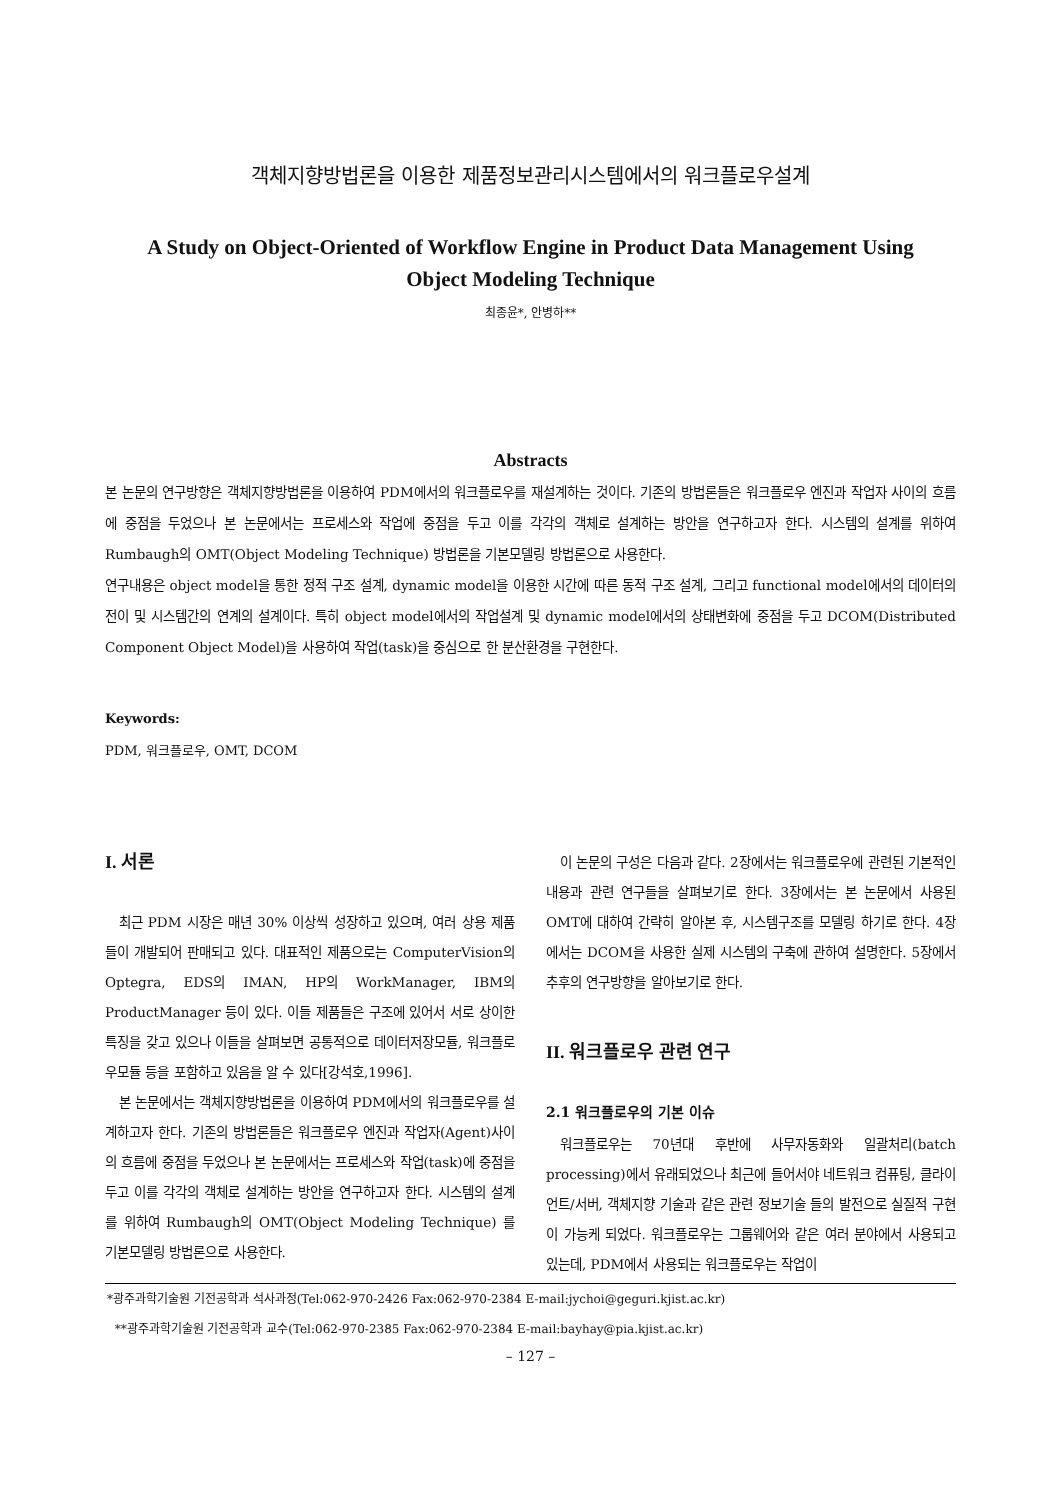객체지향방법론을 이용한 제품정보관리시스템에서의 워크플로우설계
A Study on Object-Oriented of Workflow Engine in Product Data Management Using
Object Modeling Technique
최종윤*, 안병하**
Abstracts
본 논문의 연구방향은 객체지향방법론을 이용하여 PDM에서의 워크플로우를 재설계하는 것이다. 기존의 방법론들은 워크플로우 엔진과 작업자 사이의 흐름에 중점을 두었으나 본 논문에서는 프로세스와 작업에 중점을 두고 이를 각각의 객체로 설계하는 방안을 연구하고자 한다. 시스템의 설계를 위하여 Rumbaugh의 OMT(Object Modeling Technique) 방법론을 기본모델링 방법론으로 사용한다.
연구내용은 object model을 통한 정적 구조 설계, dynamic model을 이용한 시간에 따른 동적 구조 설계, 그리고 functional model에서의 데이터의 전이 및 시스템간의 연계의 설계이다. 특히 object model에서의 작업설계 및 dynamic model에서의 상태변화에 중점을 두고 DCOM(Distributed Component Object Model)을 사용하여 작업(task)을 중심으로 한 분산환경을 구현한다.
Keywords:
PDM, 워크플로우, OMT, DCOM
I. 서론
최근 PDM 시장은 매년 30% 이상씩 성장하고 있으며, 여러 상용 제품들이 개발되어 판매되고 있다. 대표적인 제품으로는 ComputerVision의 Optegra, EDS의 IMAN, HP의 WorkManager, IBM의 ProductManager 등이 있다. 이들 제품들은 구조에 있어서 서로 상이한 특징을 갖고 있으나 이들을 살펴보면 공통적으로 데이터저장모듈, 워크플로우모듈 등을 포함하고 있음을 알 수 있다[강석호,1996].
본 논문에서는 객체지향방법론을 이용하여 PDM에서의 워크플로우를 설계하고자 한다. 기존의 방법론들은 워크플로우 엔진과 작업자(Agent)사이의 흐름에 중점을 두었으나 본 논문에서는 프로세스와 작업(task)에 중점을 두고 이를 각각의 객체로 설계하는 방안을 연구하고자 한다. 시스템의 설계를 위하여 Rumbaugh의 OMT(Object Modeling Technique) 를 기본모델링 방법론으로 사용한다.
이 논문의 구성은 다음과 같다. 2장에서는 워크플로우에 관련된 기본적인 내용과 관련 연구들을 살펴보기로 한다. 3장에서는 본 논문에서 사용된 OMT에 대하여 간략히 알아본 후, 시스템구조를 모델링 하기로 한다. 4장에서는 DCOM을 사용한 실제 시스템의 구축에 관하여 설명한다. 5장에서 추후의 연구방향을 알아보기로 한다.
II. 워크플로우 관련 연구
2.1 워크플로우의 기본 이슈
워크플로우는 70년대 후반에 사무자동화와 일괄처리(batch processing)에서 유래되었으나 최근에 들어서야 네트워크 컴퓨팅, 클라이언트/서버, 객체지향 기술과 같은 관련 정보기술 들의 발전으로 실질적 구현이 가능케 되었다. 워크플로우는 그룹웨어와 같은 여러 분야에서 사용되고 있는데, PDM에서 사용되는 워크플로우는 작업이
*광주과학기술원 기전공학과 석사과정(Tel:062-970-2426 Fax:062-970-2384 E-mail:jychoi@geguri.kjist.ac.kr)
**광주과학기술원 기전공학과 교수(Tel:062-970-2385 Fax:062-970-2384 E-mail:bayhay@pia.kjist.ac.kr)
– 127 –